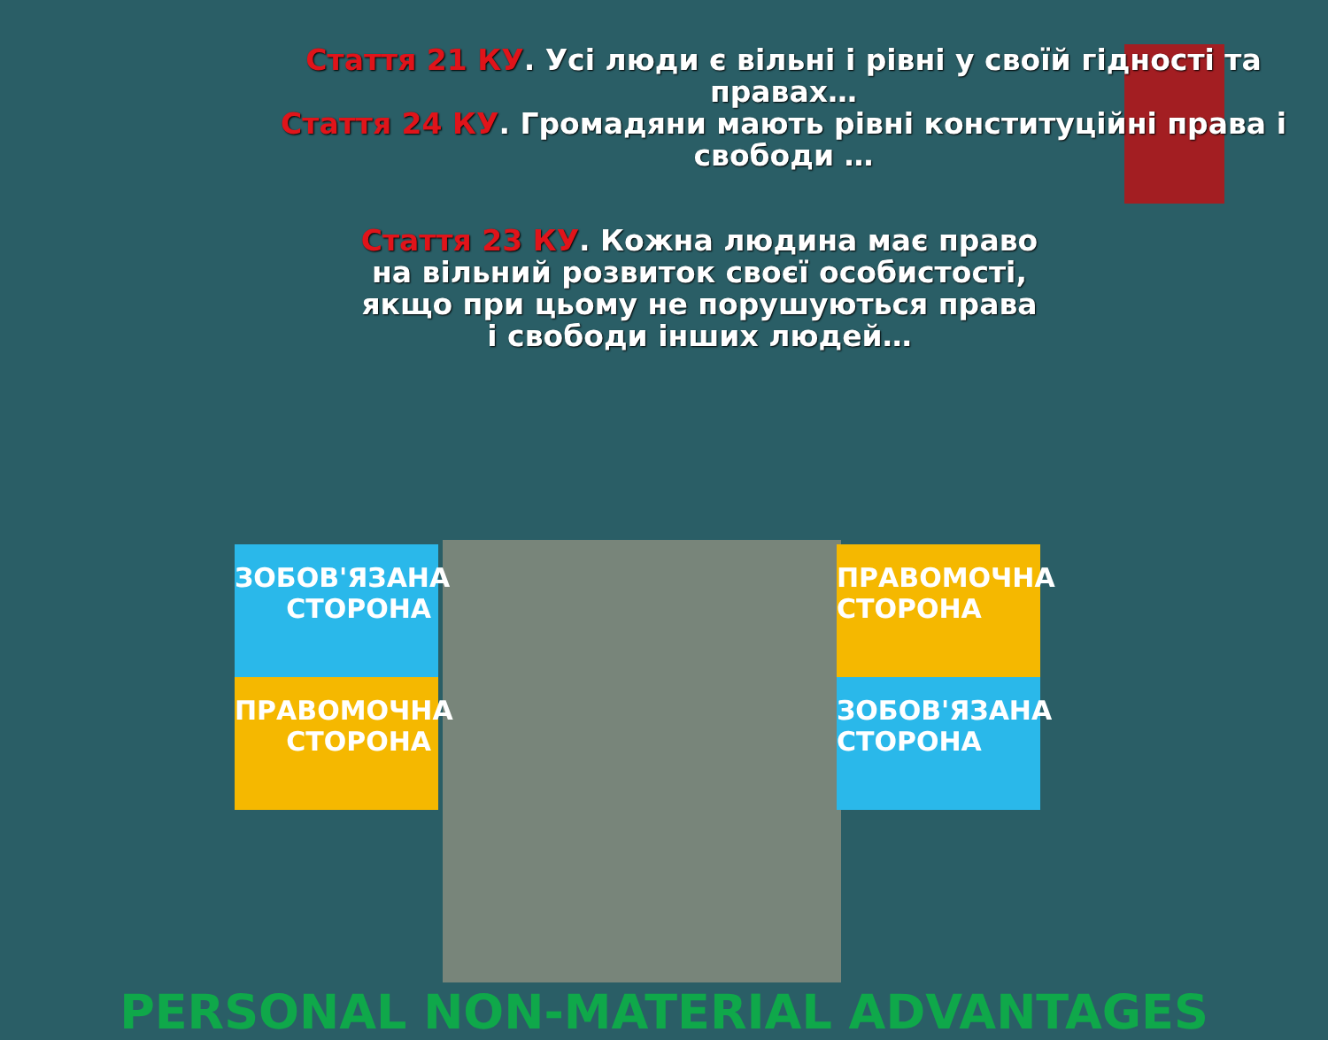Стаття 21 КУ. Усі люди є вільні і рівні у своїй гідності та правах…
Стаття 24 КУ. Громадяни мають рівні конституційні права і свободи …
Стаття 23 КУ. Кожна людина має право на вільний розвиток своєї особистості, якщо при цьому не порушуються права і свободи інших людей…
ЗОБОВ'ЯЗАНА СТОРОНА
ПРАВОМОЧНА СТОРОНА
ПРАВОМОЧНА СТОРОНА
ЗОБОВ'ЯЗАНА СТОРОНА
PERSONAL NON-MATERIAL ADVANTAGES